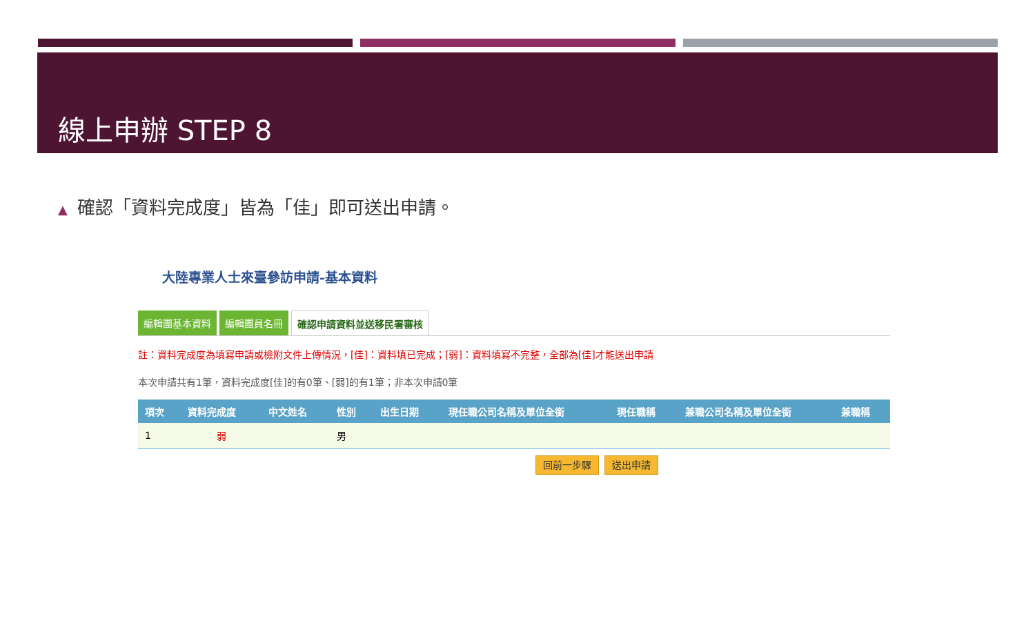線上申辦 STEP 8
▲ 確認「資料完成度」皆為「佳」即可送出申請。
大陸專業人士來臺參訪申請-基本資料
編輯團基本資料 編輯團員名冊 確認申請資料並送移民署審核
註：資料完成度為填寫申請或檢附文件上傳情況，[佳]：資料填已完成；[弱]：資料填寫不完整，全部為[佳]才能送出申請
本次申請共有1筆，資料完成度[佳]的有0筆、[弱]的有1筆；非本次申請0筆
| 項次 | 資料完成度 | 中文姓名 | 性別 | 出生日期 | 現任職公司名稱及單位全銜 | 現任職稱 | 兼職公司名稱及單位全銜 | 兼職稱 |
| --- | --- | --- | --- | --- | --- | --- | --- | --- |
| 1 | 弱 | | 男 | | | | | |
回前一步驟 送出申請